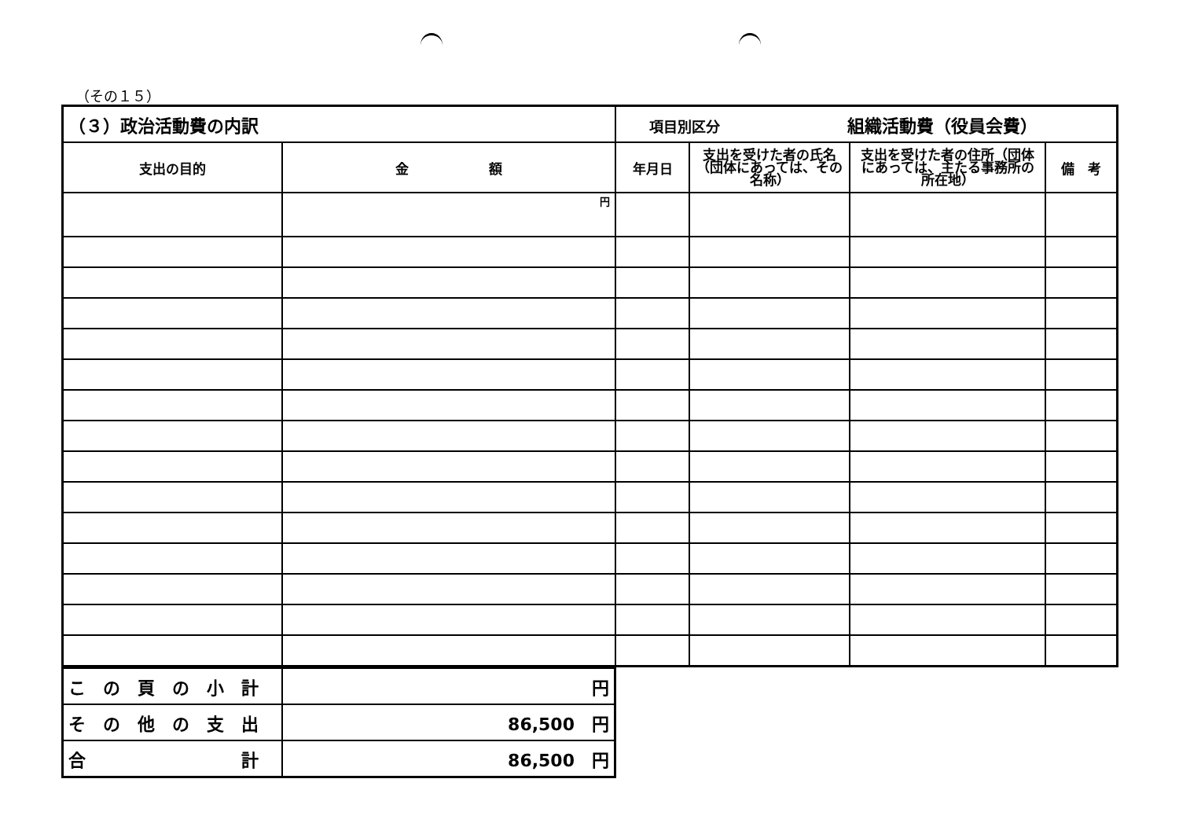（その１５）
| （３）政治活動費の内訳 | | 項目別区分 組織活動費（役員会費） | | | |
| 支出の目的 | 金 額 | 年月日 | 支出を受けた者の氏名（団体にあっては、その名称） | 支出を受けた者の住所（団体にあっては、主たる事務所の所在地） | 備 考 |
| | 円 | | | | |
| こ の 頁 の 小 計 | 円 |
| そ の 他 の 支 出 | 86,500 円 |
| 合 計 | 86,500 円 |